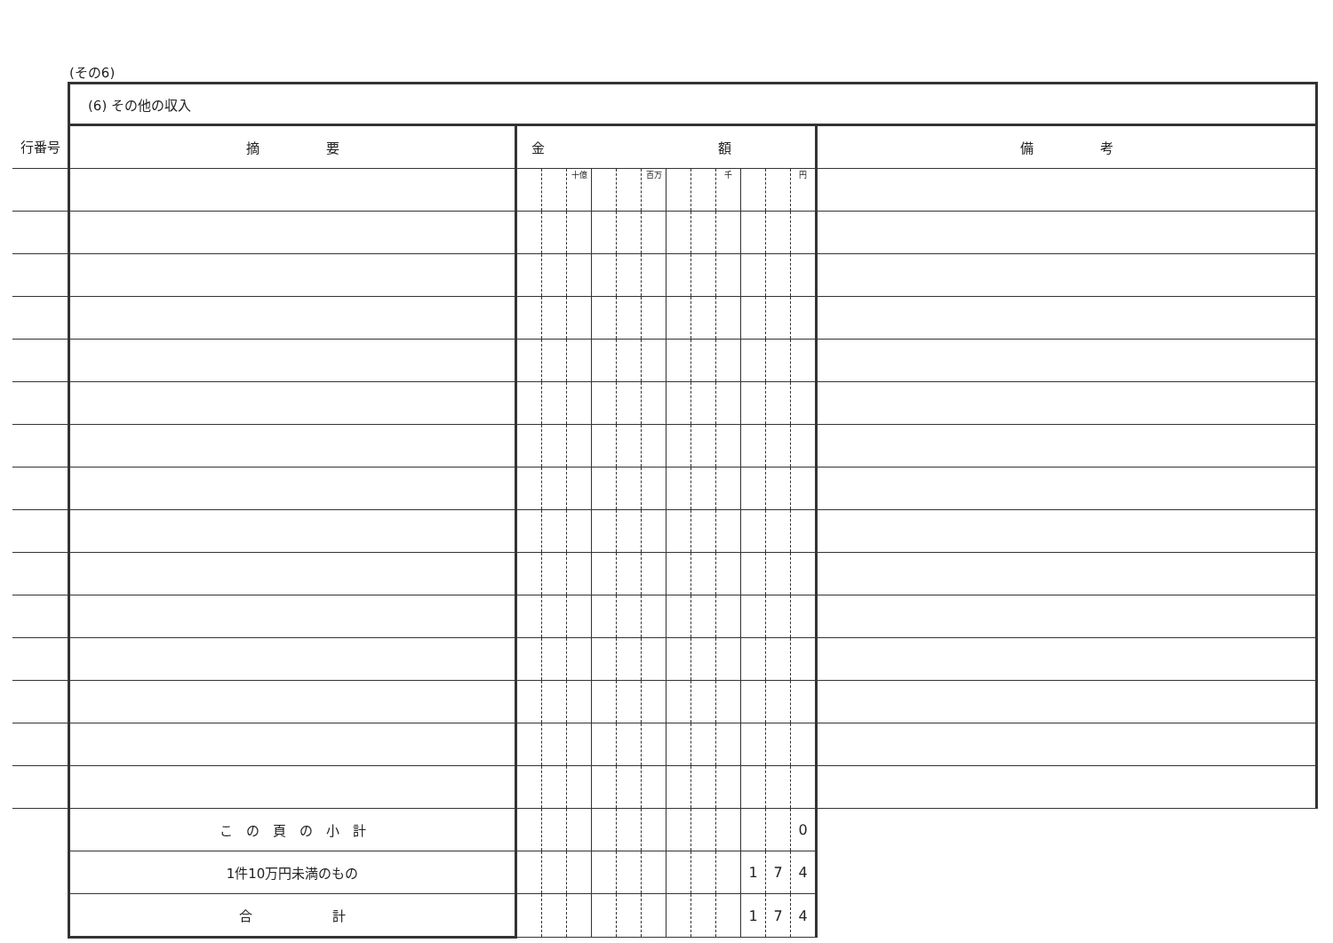(その6)
| | (6) その他の収入 | | | | | | | | | | | | | |
| 行番号 | 摘 要 | 金 額 | | | | | | | | | | | | 備 考 |
| | | | | 十億 | | | 百万 | | | 千 | | | 円 | |
| | こ の 頁 の 小 計 | | | | | | | | | | | | 0 | |
| | 1件10万円未満のもの | | | | | | | | | | 1 | 7 | 4 | |
| | 合 計 | | | | | | | | | | 1 | 7 | 4 | |